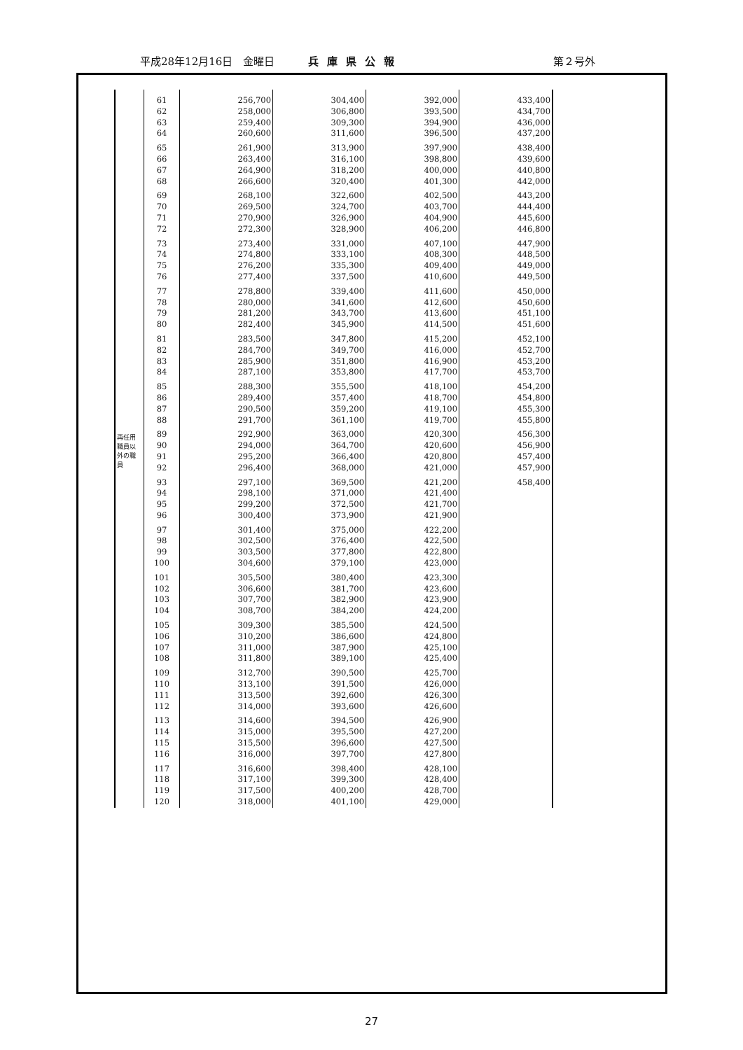平成28年12月16日　金曜日 兵庫県公報 第２号外
| 再任用 職員以 外の職 員 | 61 | 256,700 | 304,400 | 392,000 | 433,400 |
| | 62 | 258,000 | 306,800 | 393,500 | 434,700 |
| | 63 | 259,400 | 309,300 | 394,900 | 436,000 |
| | 64 | 260,600 | 311,600 | 396,500 | 437,200 |
| | 65 | 261,900 | 313,900 | 397,900 | 438,400 |
| | 66 | 263,400 | 316,100 | 398,800 | 439,600 |
| | 67 | 264,900 | 318,200 | 400,000 | 440,800 |
| | 68 | 266,600 | 320,400 | 401,300 | 442,000 |
| | 69 | 268,100 | 322,600 | 402,500 | 443,200 |
| | 70 | 269,500 | 324,700 | 403,700 | 444,400 |
| | 71 | 270,900 | 326,900 | 404,900 | 445,600 |
| | 72 | 272,300 | 328,900 | 406,200 | 446,800 |
| | 73 | 273,400 | 331,000 | 407,100 | 447,900 |
| | 74 | 274,800 | 333,100 | 408,300 | 448,500 |
| | 75 | 276,200 | 335,300 | 409,400 | 449,000 |
| | 76 | 277,400 | 337,500 | 410,600 | 449,500 |
| | 77 | 278,800 | 339,400 | 411,600 | 450,000 |
| | 78 | 280,000 | 341,600 | 412,600 | 450,600 |
| | 79 | 281,200 | 343,700 | 413,600 | 451,100 |
| | 80 | 282,400 | 345,900 | 414,500 | 451,600 |
| | 81 | 283,500 | 347,800 | 415,200 | 452,100 |
| | 82 | 284,700 | 349,700 | 416,000 | 452,700 |
| | 83 | 285,900 | 351,800 | 416,900 | 453,200 |
| | 84 | 287,100 | 353,800 | 417,700 | 453,700 |
| | 85 | 288,300 | 355,500 | 418,100 | 454,200 |
| | 86 | 289,400 | 357,400 | 418,700 | 454,800 |
| | 87 | 290,500 | 359,200 | 419,100 | 455,300 |
| | 88 | 291,700 | 361,100 | 419,700 | 455,800 |
| | 89 | 292,900 | 363,000 | 420,300 | 456,300 |
| | 90 | 294,000 | 364,700 | 420,600 | 456,900 |
| | 91 | 295,200 | 366,400 | 420,800 | 457,400 |
| | 92 | 296,400 | 368,000 | 421,000 | 457,900 |
| | 93 | 297,100 | 369,500 | 421,200 | 458,400 |
| | 94 | 298,100 | 371,000 | 421,400 | |
| | 95 | 299,200 | 372,500 | 421,700 | |
| | 96 | 300,400 | 373,900 | 421,900 | |
| | 97 | 301,400 | 375,000 | 422,200 | |
| | 98 | 302,500 | 376,400 | 422,500 | |
| | 99 | 303,500 | 377,800 | 422,800 | |
| | 100 | 304,600 | 379,100 | 423,000 | |
| | 101 | 305,500 | 380,400 | 423,300 | |
| | 102 | 306,600 | 381,700 | 423,600 | |
| | 103 | 307,700 | 382,900 | 423,900 | |
| | 104 | 308,700 | 384,200 | 424,200 | |
| | 105 | 309,300 | 385,500 | 424,500 | |
| | 106 | 310,200 | 386,600 | 424,800 | |
| | 107 | 311,000 | 387,900 | 425,100 | |
| | 108 | 311,800 | 389,100 | 425,400 | |
| | 109 | 312,700 | 390,500 | 425,700 | |
| | 110 | 313,100 | 391,500 | 426,000 | |
| | 111 | 313,500 | 392,600 | 426,300 | |
| | 112 | 314,000 | 393,600 | 426,600 | |
| | 113 | 314,600 | 394,500 | 426,900 | |
| | 114 | 315,000 | 395,500 | 427,200 | |
| | 115 | 315,500 | 396,600 | 427,500 | |
| | 116 | 316,000 | 397,700 | 427,800 | |
| | 117 | 316,600 | 398,400 | 428,100 | |
| | 118 | 317,100 | 399,300 | 428,400 | |
| | 119 | 317,500 | 400,200 | 428,700 | |
| | 120 | 318,000 | 401,100 | 429,000 | |
27